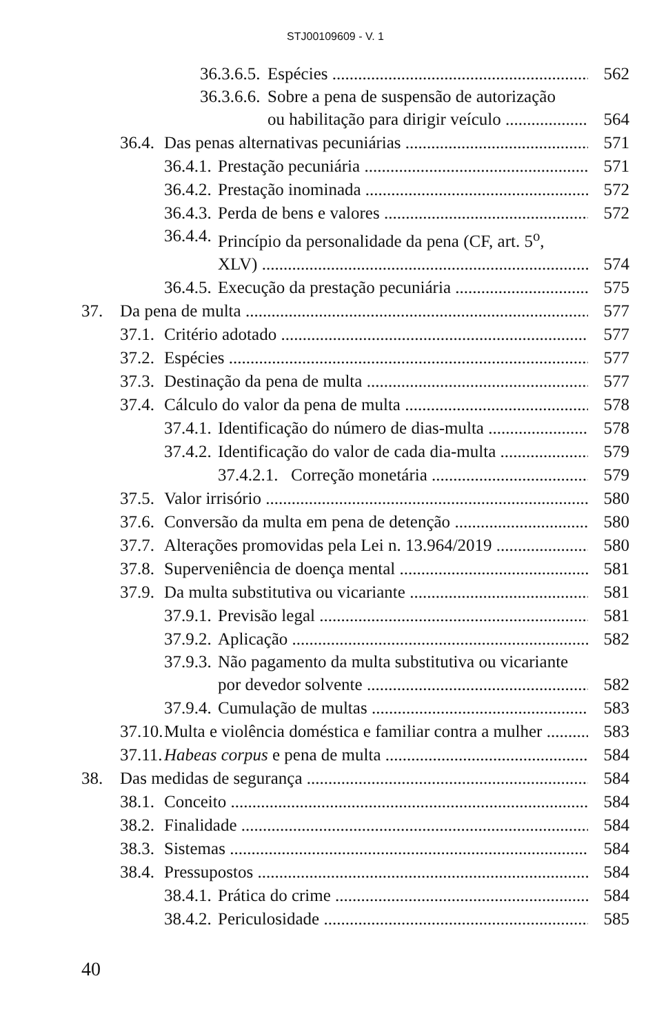STJ00109609 - V. 1
36.3.6.5. Espécies 562
36.3.6.6. Sobre a pena de suspensão de autorização
ou habilitação para dirigir veículo 564
36.4. Das penas alternativas pecuniárias 571
36.4.1. Prestação pecuniária 571
36.4.2. Prestação inominada 572
36.4.3. Perda de bens e valores 572
36.4.4. Princípio da personalidade da pena (CF, art. 5<sup>o</sup>,
XLV) 574
36.4.5. Execução da prestação pecuniária 575
37. Da pena de multa 577
37.1. Critério adotado 577
37.2. Espécies 577
37.3. Destinação da pena de multa 577
37.4. Cálculo do valor da pena de multa 578
37.4.1. Identificação do número de dias-multa 578
37.4.2. Identificação do valor de cada dia-multa 579
37.4.2.1. Correção monetária 579
37.5. Valor irrisório 580
37.6. Conversão da multa em pena de detenção 580
37.7. Alterações promovidas pela Lei n. 13.964/2019 580
37.8. Superveniência de doença mental 581
37.9. Da multa substitutiva ou vicariante 581
37.9.1. Previsão legal 581
37.9.2. Aplicação 582
37.9.3. Não pagamento da multa substitutiva ou vicariante
por devedor solvente 582
37.9.4. Cumulação de multas 583
37.10. Multa e violência doméstica e familiar contra a mulher 583
37.11. Habeas corpus e pena de multa 584
38. Das medidas de segurança 584
38.1. Conceito 584
38.2. Finalidade 584
38.3. Sistemas 584
38.4. Pressupostos 584
38.4.1. Prática do crime 584
38.4.2. Periculosidade 585
40